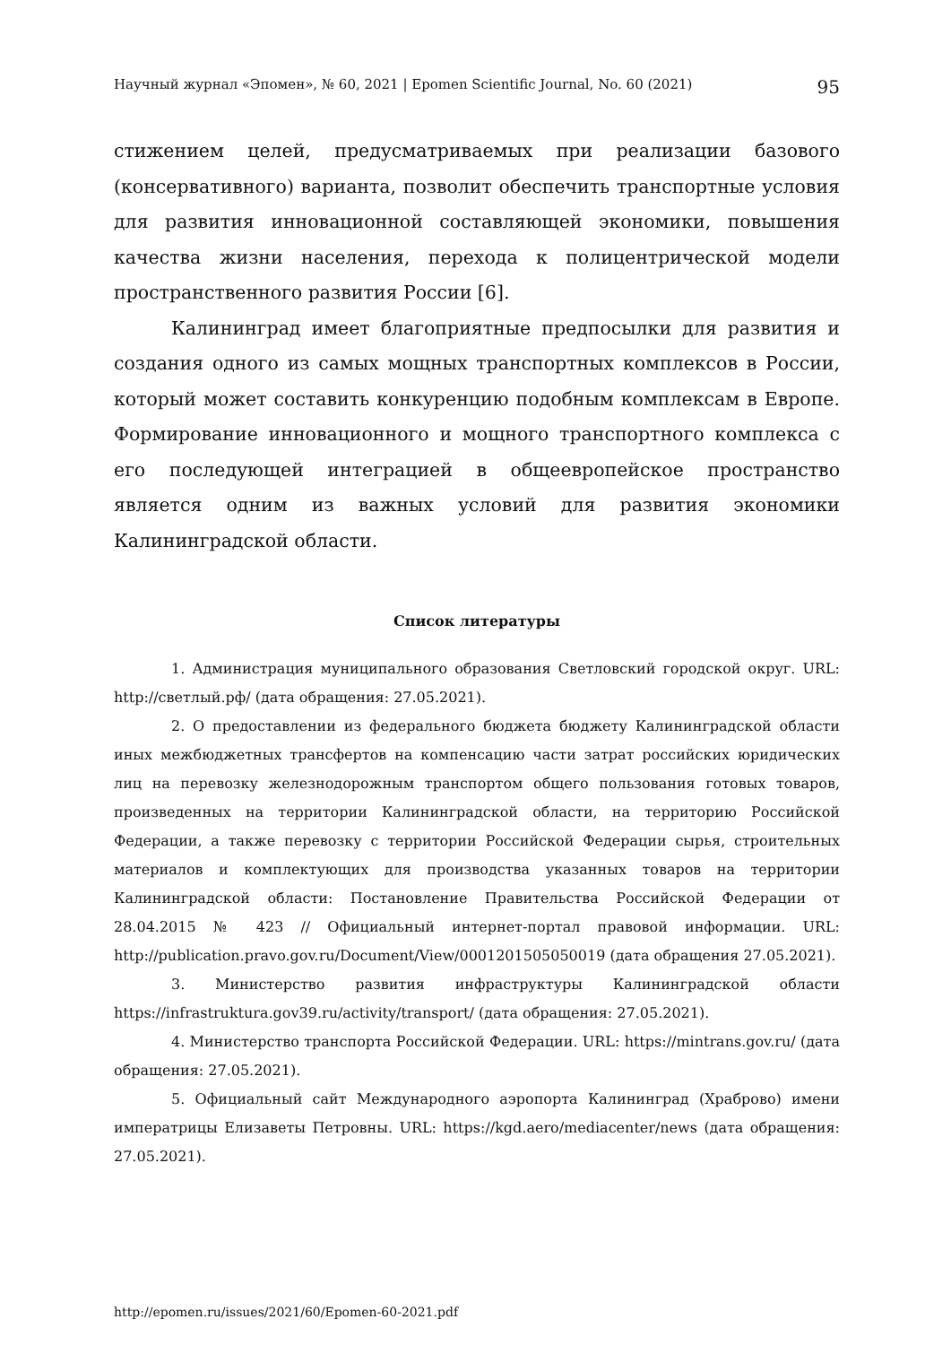Научный журнал «Эпомен», № 60, 2021 | Epomen Scientific Journal, No. 60 (2021) 95
стижением целей, предусматриваемых при реализации базового (консервативного) варианта, позволит обеспечить транспортные условия для развития инновационной составляющей экономики, повышения качества жизни населения, перехода к полицентрической модели пространственного развития России [6].
Калининград имеет благоприятные предпосылки для развития и создания одного из самых мощных транспортных комплексов в России, который может составить конкуренцию подобным комплексам в Европе. Формирование инновационного и мощного транспортного комплекса с его последующей интеграцией в общеевропейское пространство является одним из важных условий для развития экономики Калининградской области.
Список литературы
1. Администрация муниципального образования Светловский городской округ. URL: http://светлый.рф/ (дата обращения: 27.05.2021).
2. О предоставлении из федерального бюджета бюджету Калининградской области иных межбюджетных трансфертов на компенсацию части затрат российских юридических лиц на перевозку железнодорожным транспортом общего пользования готовых товаров, произведенных на территории Калининградской области, на территорию Российской Федерации, а также перевозку с территории Российской Федерации сырья, строительных материалов и комплектующих для производства указанных товаров на территории Калининградской области: Постановление Правительства Российской Федерации от 28.04.2015 № 423 // Официальный интернет-портал правовой информации. URL: http://publication.pravo.gov.ru/Document/View/0001201505050019 (дата обращения 27.05.2021).
3. Министерство развития инфраструктуры Калининградской области https://infrastruktura.gov39.ru/activity/transport/ (дата обращения: 27.05.2021).
4. Министерство транспорта Российской Федерации. URL: https://mintrans.gov.ru/ (дата обращения: 27.05.2021).
5. Официальный сайт Международного аэропорта Калининград (Храброво) имени императрицы Елизаветы Петровны. URL: https://kgd.aero/mediacenter/news (дата обращения: 27.05.2021).
http://epomen.ru/issues/2021/60/Epomen-60-2021.pdf